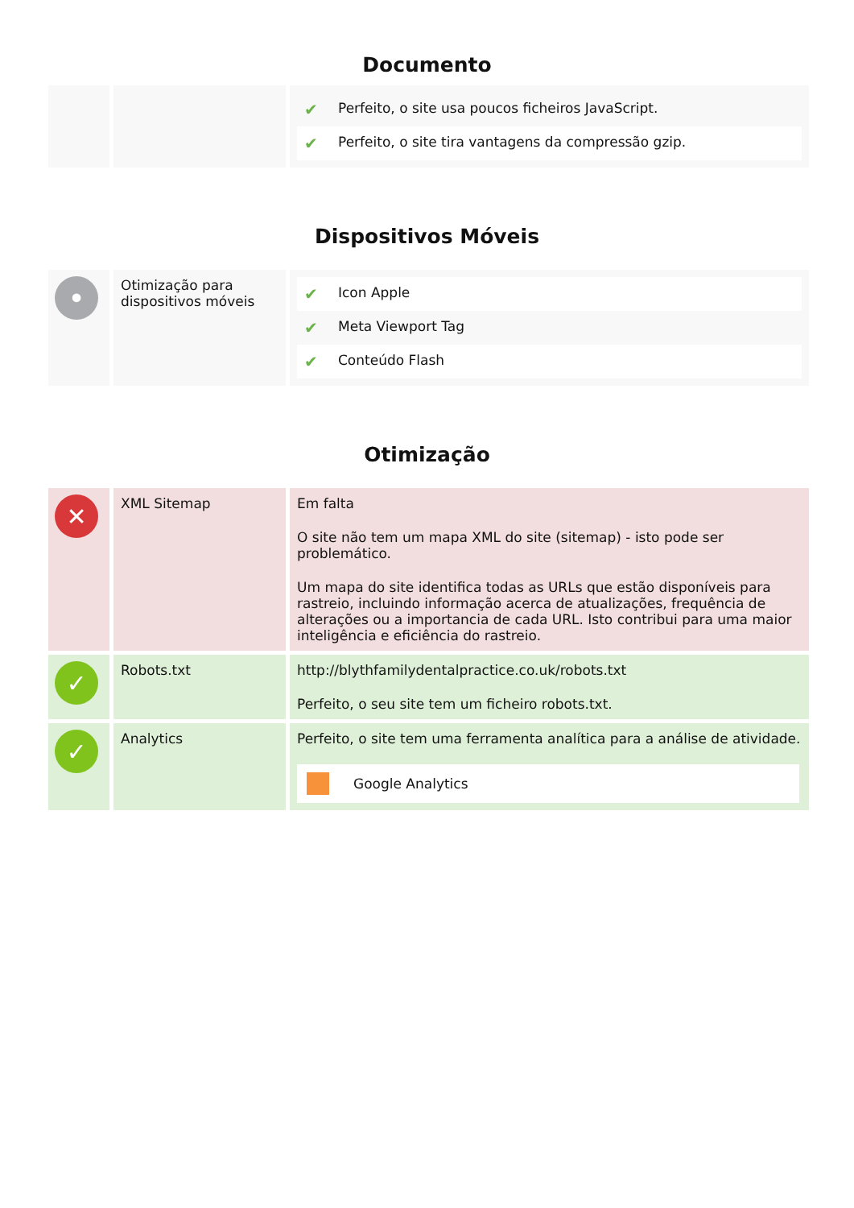Documento
| | | / ✔ / Perfeito, o site usa poucos ficheiros JavaScript. / / ✔ / Perfeito, o site tira vantagens da compressão gzip. / |
Dispositivos Móveis
| • | Otimização para dispositivos móveis | / ✔ / Icon Apple / / ✔ / Meta Viewport Tag / / ✔ / Conteúdo Flash / |
Otimização
| ✕ | XML Sitemap | Em falta O site não tem um mapa XML do site (sitemap) - isto pode ser problemático. Um mapa do site identifica todas as URLs que estão disponíveis para rastreio, incluindo informação acerca de atualizações, frequência de alterações ou a importancia de cada URL. Isto contribui para uma maior inteligência e eficiência do rastreio. |
| ✓ | Robots.txt | http://blythfamilydentalpractice.co.uk/robots.txt Perfeito, o seu site tem um ficheiro robots.txt. |
| ✓ | Analytics | Perfeito, o site tem uma ferramenta analítica para a análise de atividade. Google Analytics |